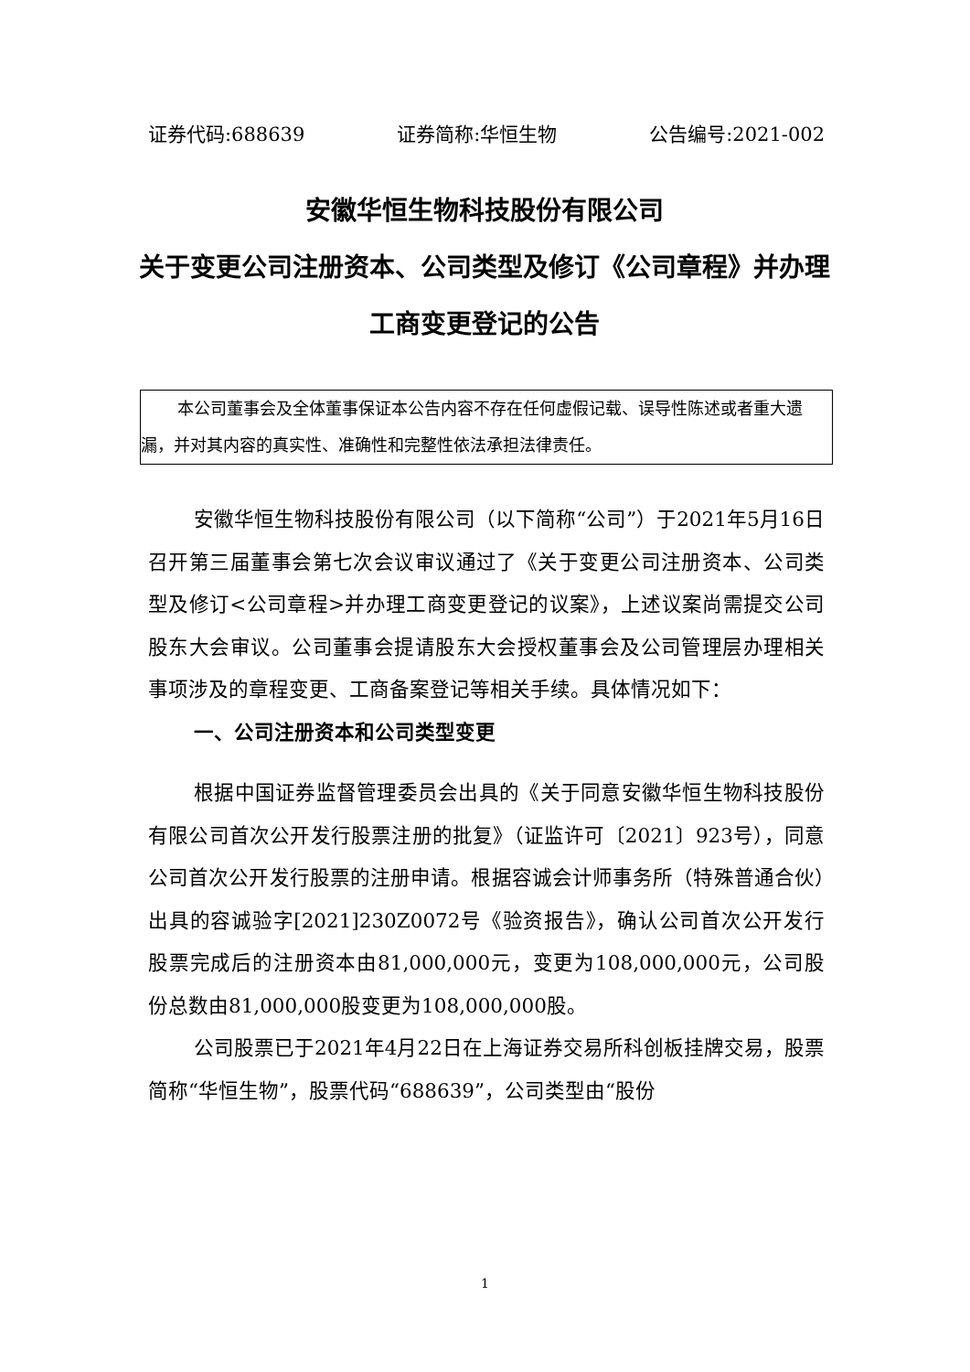证券代码:688639 证券简称:华恒生物 公告编号:2021-002
安徽华恒生物科技股份有限公司
关于变更公司注册资本、公司类型及修订《公司章程》并办理工商变更登记的公告
本公司董事会及全体董事保证本公告内容不存在任何虚假记载、误导性陈述或者重大遗漏，并对其内容的真实性、准确性和完整性依法承担法律责任。
安徽华恒生物科技股份有限公司（以下简称“公司”）于2021年5月16日召开第三届董事会第七次会议审议通过了《关于变更公司注册资本、公司类型及修订<公司章程>并办理工商变更登记的议案》，上述议案尚需提交公司股东大会审议。公司董事会提请股东大会授权董事会及公司管理层办理相关事项涉及的章程变更、工商备案登记等相关手续。具体情况如下：
一、公司注册资本和公司类型变更
根据中国证券监督管理委员会出具的《关于同意安徽华恒生物科技股份有限公司首次公开发行股票注册的批复》（证监许可〔2021〕923号），同意公司首次公开发行股票的注册申请。根据容诚会计师事务所（特殊普通合伙）出具的容诚验字[2021]230Z0072号《验资报告》，确认公司首次公开发行股票完成后的注册资本由81,000,000元，变更为108,000,000元，公司股份总数由81,000,000股变更为108,000,000股。
公司股票已于2021年4月22日在上海证券交易所科创板挂牌交易，股票简称“华恒生物”，股票代码“688639”，公司类型由“股份
1